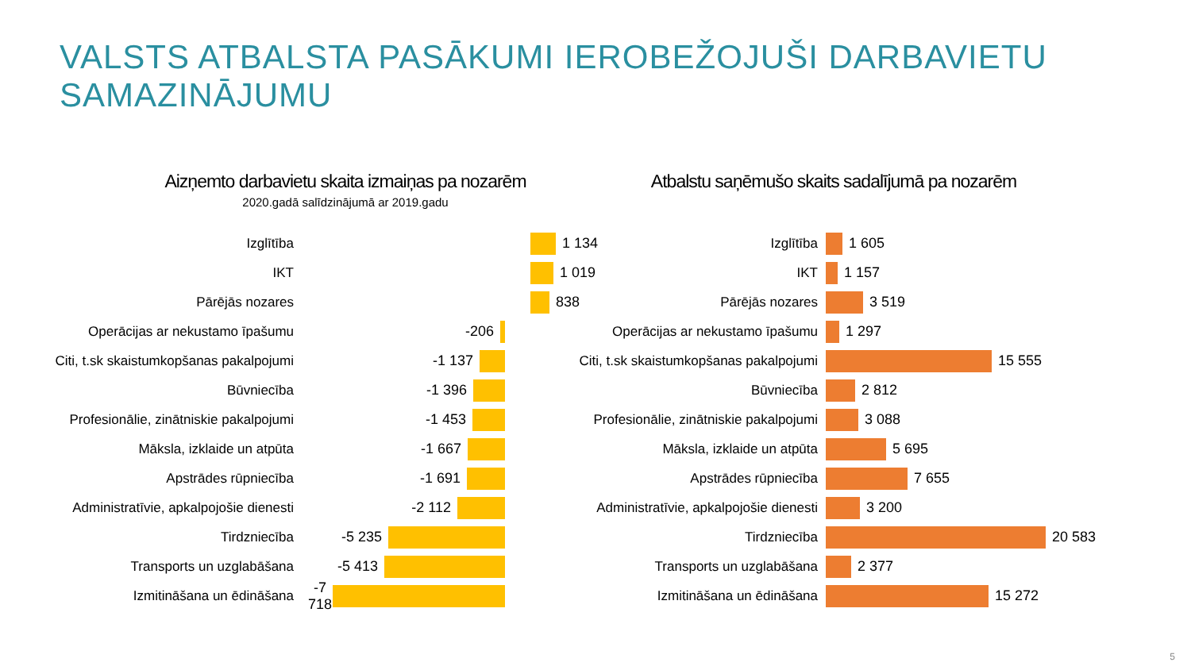VALSTS ATBALSTA PASĀKUMI IEROBEŽOJUŠI DARBAVIETU SAMAZINĀJUMU
Aizņemto darbavietu skaita izmaiņas pa nozarēm
2020.gadā salīdzinājumā ar 2019.gadu
Izglītība 1 134
IKT 1 019
Pārējās nozares 838
Operācijas ar nekustamo īpašumu -206
Citi, t.sk skaistumkopšanas pakalpojumi -1 137
Būvniecība -1 396
Profesionālie, zinātniskie pakalpojumi -1 453
Māksla, izklaide un atpūta -1 667
Apstrādes rūpniecība -1 691
Administratīvie, apkalpojošie dienesti -2 112
Tirdzniecība -5 235
Transports un uzglabāšana -5 413
Izmitināšana un ēdināšana -7 718
Atbalstu saņēmušo skaits sadalījumā pa nozarēm
Izglītība 1 605
IKT 1 157
Pārējās nozares 3 519
Operācijas ar nekustamo īpašumu 1 297
Citi, t.sk skaistumkopšanas pakalpojumi 15 555
Būvniecība 2 812
Profesionālie, zinātniskie pakalpojumi 3 088
Māksla, izklaide un atpūta 5 695
Apstrādes rūpniecība 7 655
Administratīvie, apkalpojošie dienesti 3 200
Tirdzniecība 20 583
Transports un uzglabāšana 2 377
Izmitināšana un ēdināšana 15 272
5